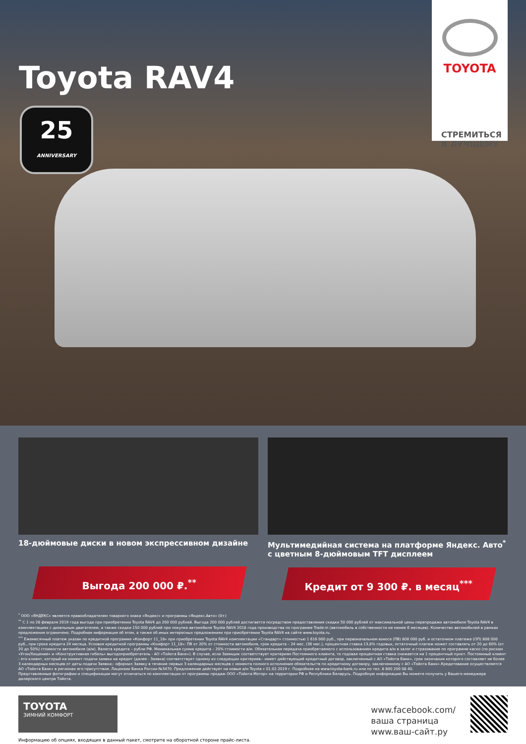Toyota RAV4
25
ANNIVERSARY
TOYOTA
СТРЕМИТЬСЯ
К ЛУЧШЕМУ
18-дюймовые диски в новом экспрессивном дизайне
Выгода 200 000 ₽.<sup>**</sup>
Мультимедийная система на платформе Яндекс. Авто<sup>*</sup>
с цветным 8-дюймовым TFT дисплеем
Кредит от 9 300 ₽. в месяц<sup>***</sup>
<sup>*</sup> ООО «ЯНДЕКС» является правообладателем товарного знака «Яндекс» и программы «Яндекс.Авто» (0+)
<sup>**</sup> С 1 по 28 февраля 2019 года выгода при приобретении Toyota RAV4 до 200 000 рублей. Выгода 200 000 рублей достигается посредством предоставления скидки 50 000 рублей от максимальной цены перепродажи автомобиля Toyota RAV4 в комплектациях с дизельным двигателем, а также скидки 150 000 рублей при покупке автомобиля Toyota RAV4 2018 года производства по программе Trade-in (автомобиль в собственности не менее 6 месяцев). Количество автомобилей в рамках предложения ограничено. Подробная информация об этом, а также об иных интересных предложениях при приобретении Toyota RAV4 на сайте www.toyota.ru.
<sup>***</sup> Ежемесячный платеж указан по кредитной программе «Комфорт 11_18» при приобретении Toyota RAV4 комплектации «Стандарт» стоимостью 1 616 000 руб., при первоначальном взносе (ПВ) 808 000 руб. и остаточном платеже (ОП) 808 000 руб., при сроке кредита 24 месяца. Условия кредитной программы «Комфорт 11_18»: ПВ от 20% от стоимости автомобиля, срок кредита – 24 мес. (36 мес.), процентная ставка 13,8% годовых, остаточный платеж может составлять от 20 до 60% (от 20 до 50%) стоимости автомобиля (а/м). Валюта кредита – рубли РФ. Минимальная сумма кредита – 20% стоимости а/м. Обязательная передача приобретаемого с использованием кредита а/м в залог и страхование по программе каско (по рискам «Угон/Хищение» и «Конструктивная гибель» выгодоприобретатель - АО «Тойота Банк»). В случае, если Заемщик соответствует критериям Постоянного клиента, то годовая процентная ставка снижается на 1 процентный пункт. Постоянный клиент - это клиент, который на момент подачи заявки на кредит (далее - Заявка) соответствует одному из следующих критериев:- имеет действующий кредитный договор, заключенный с АО «Тойота Банк», срок окончания которого составляет не более 3 календарных месяцев от даты подачи Заявки;- оформил Заявку в течение первых 3 календарных месяцев с момента полного исполнения обязательств по кредитному договору, заключенному с АО «Тойота Банк».Кредитование осуществляется АО «Тойота Банк» в регионах его присутствия. Лицензии Банка России №3470. Предложение действует на новые а/м Toyota с 01.02.2019 г. Подробнее на www.toyota-bank.ru или по тел. 8 800 200 08 40.
Представленные фотографии и спецификации могут отличаться по комплектации от программы продаж ООО «Тойота Мотор» на территории РФ и Республики Беларусь. Подробную информацию Вы можете получить у Вашего менеджера дилерского центра Тойота.
TOYOTA
ЗИМНИЙ КОМФОРТ
Информацию об опциях, входящих в данный пакет, смотрите на оборотной стороне прайс-листа.
www.facebook.com/
ваша страница
www.ваш-сайт.ру